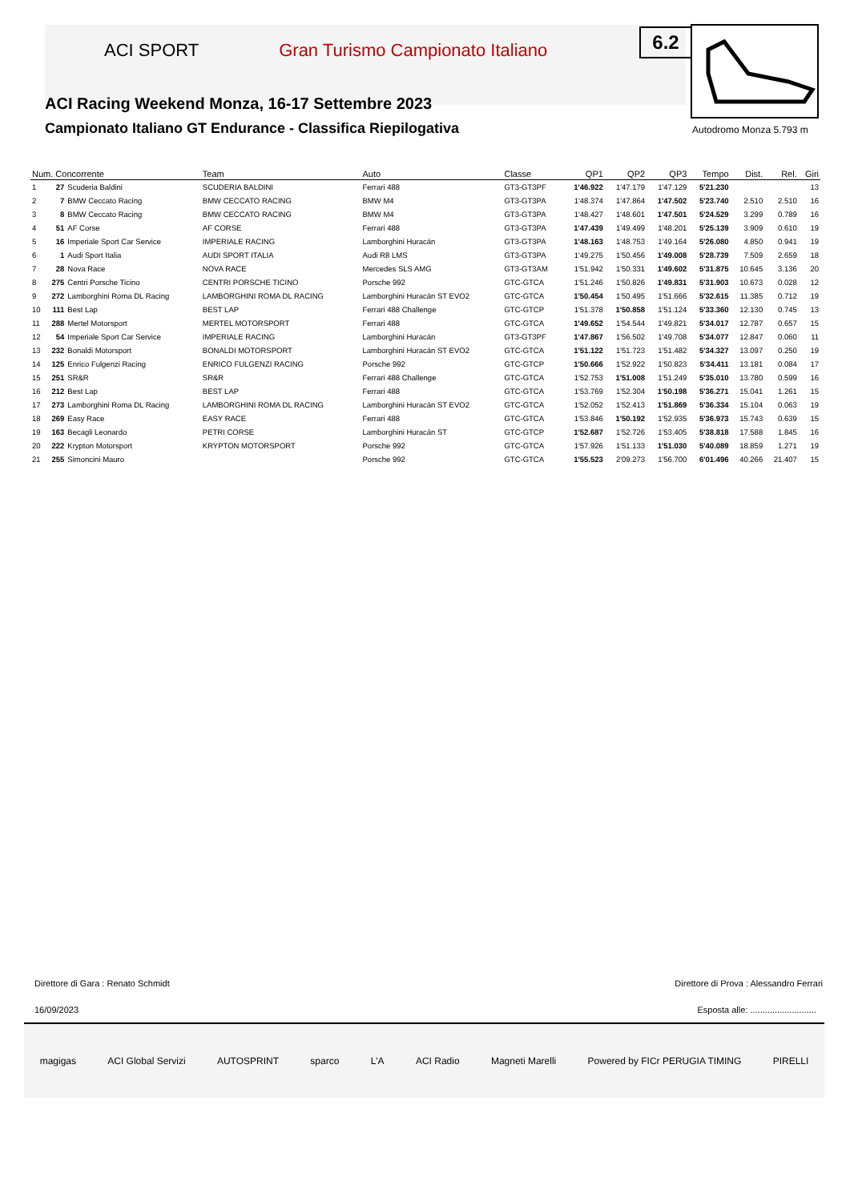ACI SPORT Gran Turismo Campionato Italiano
ACI Racing Weekend Monza, 16-17 Settembre 2023
Campionato Italiano GT Endurance - Classifica Riepilogativa
6.2
Autodromo Monza 5.793 m
| Num. Concorrente | | | Team | Auto | Classe | QP1 | QP2 | QP3 | Tempo | Dist. | Rel. | Giri |
| --- | --- | --- | --- | --- | --- | --- | --- | --- | --- | --- | --- | --- |
| 1 | 27 | Scuderia Baldini | SCUDERIA BALDINI | Ferrari 488 | GT3-GT3PF | 1'46.922 | 1'47.179 | 1'47.129 | 5'21.230 | | | 13 |
| 2 | 7 | BMW Ceccato Racing | BMW CECCATO RACING | BMW M4 | GT3-GT3PA | 1'48.374 | 1'47.864 | 1'47.502 | 5'23.740 | 2.510 | 2.510 | 16 |
| 3 | 8 | BMW Ceccato Racing | BMW CECCATO RACING | BMW M4 | GT3-GT3PA | 1'48.427 | 1'48.601 | 1'47.501 | 5'24.529 | 3.299 | 0.789 | 16 |
| 4 | 51 | AF Corse | AF CORSE | Ferrari 488 | GT3-GT3PA | 1'47.439 | 1'49.499 | 1'48.201 | 5'25.139 | 3.909 | 0.610 | 19 |
| 5 | 16 | Imperiale Sport Car Service | IMPERIALE RACING | Lamborghini Huracán | GT3-GT3PA | 1'48.163 | 1'48.753 | 1'49.164 | 5'26.080 | 4.850 | 0.941 | 19 |
| 6 | 1 | Audi Sport Italia | AUDI SPORT ITALIA | Audi R8 LMS | GT3-GT3PA | 1'49.275 | 1'50.456 | 1'49.008 | 5'28.739 | 7.509 | 2.659 | 18 |
| 7 | 28 | Nova Race | NOVA RACE | Mercedes SLS AMG | GT3-GT3AM | 1'51.942 | 1'50.331 | 1'49.602 | 5'31.875 | 10.645 | 3.136 | 20 |
| 8 | 275 | Centri Porsche Ticino | CENTRI PORSCHE TICINO | Porsche 992 | GTC-GTCA | 1'51.246 | 1'50.826 | 1'49.831 | 5'31.903 | 10.673 | 0.028 | 12 |
| 9 | 272 | Lamborghini Roma DL Racing | LAMBORGHINI ROMA DL RACING | Lamborghini Huracán ST EVO2 | GTC-GTCA | 1'50.454 | 1'50.495 | 1'51.666 | 5'32.615 | 11.385 | 0.712 | 19 |
| 10 | 111 | Best Lap | BEST LAP | Ferrari 488 Challenge | GTC-GTCP | 1'51.378 | 1'50.858 | 1'51.124 | 5'33.360 | 12.130 | 0.745 | 13 |
| 11 | 288 | Mertel Motorsport | MERTEL MOTORSPORT | Ferrari 488 | GTC-GTCA | 1'49.652 | 1'54.544 | 1'49.821 | 5'34.017 | 12.787 | 0.657 | 15 |
| 12 | 54 | Imperiale Sport Car Service | IMPERIALE RACING | Lamborghini Huracán | GT3-GT3PF | 1'47.867 | 1'56.502 | 1'49.708 | 5'34.077 | 12.847 | 0.060 | 11 |
| 13 | 232 | Bonaldi Motorsport | BONALDI MOTORSPORT | Lamborghini Huracán ST EVO2 | GTC-GTCA | 1'51.122 | 1'51.723 | 1'51.482 | 5'34.327 | 13.097 | 0.250 | 19 |
| 14 | 125 | Enrico Fulgenzi Racing | ENRICO FULGENZI RACING | Porsche 992 | GTC-GTCP | 1'50.666 | 1'52.922 | 1'50.823 | 5'34.411 | 13.181 | 0.084 | 17 |
| 15 | 251 | SR&R | SR&R | Ferrari 488 Challenge | GTC-GTCA | 1'52.753 | 1'51.008 | 1'51.249 | 5'35.010 | 13.780 | 0.599 | 16 |
| 16 | 212 | Best Lap | BEST LAP | Ferrari 488 | GTC-GTCA | 1'53.769 | 1'52.304 | 1'50.198 | 5'36.271 | 15.041 | 1.261 | 15 |
| 17 | 273 | Lamborghini Roma DL Racing | LAMBORGHINI ROMA DL RACING | Lamborghini Huracán ST EVO2 | GTC-GTCA | 1'52.052 | 1'52.413 | 1'51.869 | 5'36.334 | 15.104 | 0.063 | 19 |
| 18 | 269 | Easy Race | EASY RACE | Ferrari 488 | GTC-GTCA | 1'53.846 | 1'50.192 | 1'52.935 | 5'36.973 | 15.743 | 0.639 | 15 |
| 19 | 163 | Becagli Leonardo | PETRI CORSE | Lamborghini Huracán ST | GTC-GTCP | 1'52.687 | 1'52.726 | 1'53.405 | 5'38.818 | 17.588 | 1.845 | 16 |
| 20 | 222 | Krypton Motorsport | KRYPTON MOTORSPORT | Porsche 992 | GTC-GTCA | 1'57.926 | 1'51.133 | 1'51.030 | 5'40.089 | 18.859 | 1.271 | 19 |
| 21 | 255 | Simoncini Mauro | | Porsche 992 | GTC-GTCA | 1'55.523 | 2'09.273 | 1'56.700 | 6'01.496 | 40.266 | 21.407 | 15 |
Direttore di Gara : Renato Schmidt
Direttore di Prova : Alessandro Ferrari
16/09/2023
Esposta alle: ...........................
magigas ACI Global Servizi AUTOSPRINT sparco L'A ACI Radio Magneti Marelli Powered by FICr PERUGIA TIMING PIRELLI